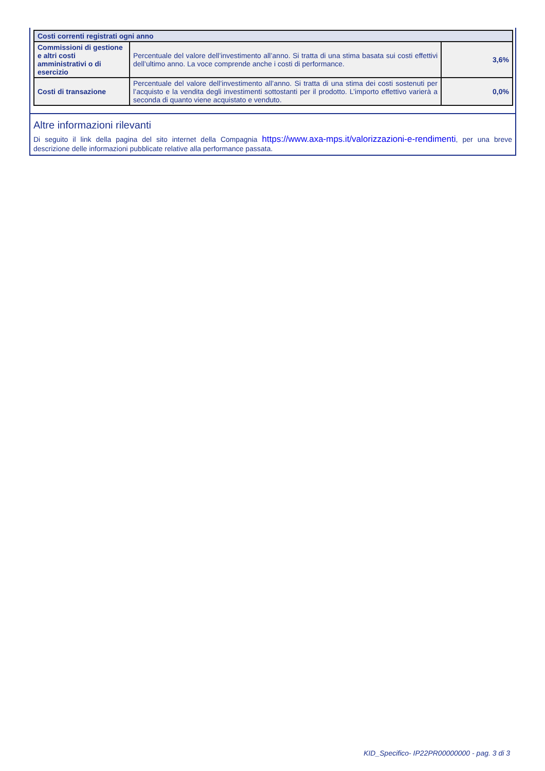| Costi correnti registrati ogni anno | | |
| --- | --- | --- |
| Commissioni di gestione e altri costi amministrativi o di esercizio | Percentuale del valore dell’investimento all’anno. Si tratta di una stima basata sui costi effettivi dell’ultimo anno. La voce comprende anche i costi di performance. | 3,6% |
| Costi di transazione | Percentuale del valore dell’investimento all’anno. Si tratta di una stima dei costi sostenuti per l’acquisto e la vendita degli investimenti sottostanti per il prodotto. L’importo effettivo varierà a seconda di quanto viene acquistato e venduto. | 0,0% |
Altre informazioni rilevanti
Di seguito il link della pagina del sito internet della Compagnia https://www.axa-mps.it/valorizzazioni-e-rendimenti, per una breve descrizione delle informazioni pubblicate relative alla performance passata.
KID_Specifico- IP22PR00000000 - pag. 3 di 3